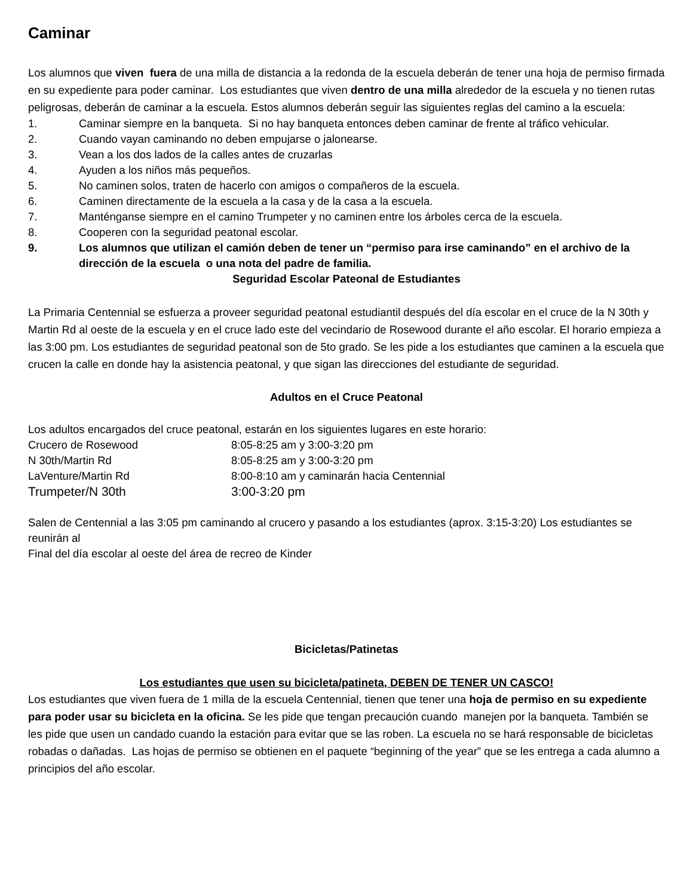Caminar
Los alumnos que viven fuera de una milla de distancia a la redonda de la escuela deberán de tener una hoja de permiso firmada en su expediente para poder caminar. Los estudiantes que viven dentro de una milla alrededor de la escuela y no tienen rutas peligrosas, deberán de caminar a la escuela. Estos alumnos deberán seguir las siguientes reglas del camino a la escuela:
1. Caminar siempre en la banqueta. Si no hay banqueta entonces deben caminar de frente al tráfico vehicular.
2. Cuando vayan caminando no deben empujarse o jalonearse.
3. Vean a los dos lados de la calles antes de cruzarlas
4. Ayuden a los niños más pequeños.
5. No caminen solos, traten de hacerlo con amigos o compañeros de la escuela.
6. Caminen directamente de la escuela a la casa y de la casa a la escuela.
7. Manténganse siempre en el camino Trumpeter y no caminen entre los árboles cerca de la escuela.
8. Cooperen con la seguridad peatonal escolar.
9. Los alumnos que utilizan el camión deben de tener un “permiso para irse caminando” en el archivo de la dirección de la escuela o una nota del padre de familia.
Seguridad Escolar Pateonal de Estudiantes
La Primaria Centennial se esfuerza a proveer seguridad peatonal estudiantil después del día escolar en el cruce de la N 30th y Martin Rd al oeste de la escuela y en el cruce lado este del vecindario de Rosewood durante el año escolar. El horario empieza a las 3:00 pm. Los estudiantes de seguridad peatonal son de 5to grado. Se les pide a los estudiantes que caminen a la escuela que crucen la calle en donde hay la asistencia peatonal, y que sigan las direcciones del estudiante de seguridad.
Adultos en el Cruce Peatonal
Los adultos encargados del cruce peatonal, estarán en los siguientes lugares en este horario:
Crucero de Rosewood 8:05-8:25 am y 3:00-3:20 pm
N 30th/Martin Rd 8:05-8:25 am y 3:00-3:20 pm
LaVenture/Martin Rd 8:00-8:10 am y caminarán hacia Centennial
Trumpeter/N 30th 3:00-3:20 pm
Salen de Centennial a las 3:05 pm caminando al crucero y pasando a los estudiantes (aprox. 3:15-3:20) Los estudiantes se reunirán al
Final del día escolar al oeste del área de recreo de Kinder
Bicicletas/Patinetas
Los estudiantes que usen su bicicleta/patineta, DEBEN DE TENER UN CASCO!
Los estudiantes que viven fuera de 1 milla de la escuela Centennial, tienen que tener una hoja de permiso en su expediente para poder usar su bicicleta en la oficina. Se les pide que tengan precaución cuando manejen por la banqueta. También se les pide que usen un candado cuando la estación para evitar que se las roben. La escuela no se hará responsable de bicicletas robadas o dañadas. Las hojas de permiso se obtienen en el paquete “beginning of the year” que se les entrega a cada alumno a principios del año escolar.